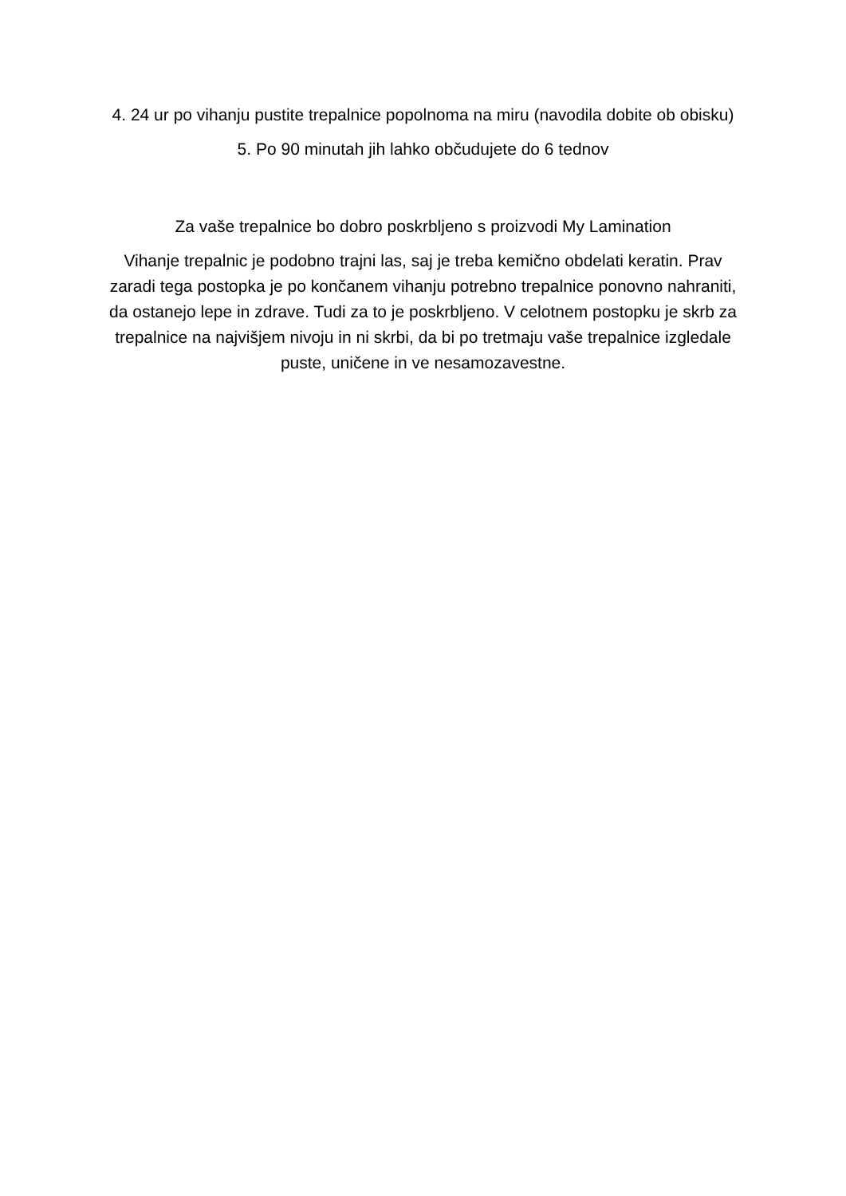4. 24 ur po vihanju pustite trepalnice popolnoma na miru (navodila dobite ob obisku)
5. Po 90 minutah jih lahko občudujete do 6 tednov
Za vaše trepalnice bo dobro poskrbljeno s proizvodi My Lamination
Vihanje trepalnic je podobno trajni las, saj je treba kemično obdelati keratin. Prav zaradi tega postopka je po končanem vihanju potrebno trepalnice ponovno nahraniti, da ostanejo lepe in zdrave. Tudi za to je poskrbljeno. V celotnem postopku je skrb za trepalnice na najvišjem nivoju in ni skrbi, da bi po tretmaju vaše trepalnice izgledale puste, uničene in ve nesamozavestne.